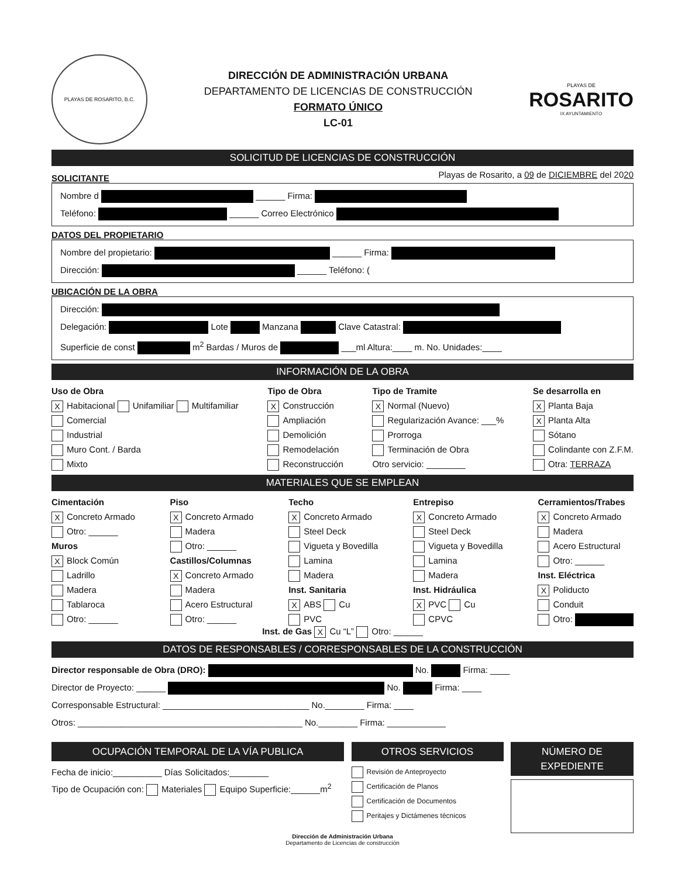PLAYAS DE ROSARITO, B.C.
DIRECCIÓN DE ADMINISTRACIÓN URBANA
DEPARTAMENTO DE LICENCIAS DE CONSTRUCCIÓN
FORMATO ÚNICO
LC-01
PLAYAS DE
ROSARITO
IX AYUNTAMIENTO
SOLICITUD DE LICENCIAS DE CONSTRUCCIÓN
SOLICITANTE Playas de Rosarito, a 09 de DICIEMBRE del 2020
Nombre d ______ Firma:
Teléfono: ______ Correo Electrónico
DATOS DEL PROPIETARIO
Nombre del propietario: ______ Firma:
Dirección: ______ Teléfono: (
UBICACIÓN DE LA OBRA
Dirección:
Delegación: Lote Manzana Clave Catastral:
Superficie de const m<sup>2</sup> Bardas / Muros de ___ml Altura:____ m. No. Unidades:____
INFORMACIÓN DE LA OBRA
Uso de Obra
X Habitacional Unifamiliar Multifamiliar
Comercial
Industrial
Muro Cont. / Barda
Mixto
Tipo de Obra
X Construcción
Ampliación
Demolición
Remodelación
Reconstrucción
Tipo de Tramite
X Normal (Nuevo)
Regularización Avance: ___%
Prorroga
Terminación de Obra
Otro servicio: ________
Se desarrolla en
X Planta Baja
X Planta Alta
Sótano
Colindante con Z.F.M.
Otra: TERRAZA
MATERIALES QUE SE EMPLEAN
Cimentación
X Concreto Armado
Otro: ______
Muros
X Block Común
Ladrillo
Madera
Tablaroca
Otro: ______
Piso
X Concreto Armado
Madera
Otro: ______
Castillos/Columnas
X Concreto Armado
Madera
Acero Estructural
Otro: ______
Techo
X Concreto Armado
Steel Deck
Vigueta y Bovedilla
Lamina
Madera
Inst. Sanitaria
X ABS Cu
PVC
Entrepiso
X Concreto Armado
Steel Deck
Vigueta y Bovedilla
Lamina
Madera
Inst. Hidráulica
X PVC Cu
CPVC
Cerramientos/Trabes
X Concreto Armado
Madera
Acero Estructural
Otro: ______
Inst. Eléctrica
X Poliducto
Conduit
Otro:
Inst. de Gas X Cu “L” Otro: ______
DATOS DE RESPONSABLES / CORRESPONSABLES DE LA CONSTRUCCIÓN
Director responsable de Obra (DRO): No. Firma: ____
Director de Proyecto: ______ No. Firma: ____
Corresponsable Estructural: ______________________________ No.________ Firma: ____
Otros: ______________________________________________ No.________ Firma: ____________
OCUPACIÓN TEMPORAL DE LA VÍA PUBLICA
Fecha de inicio:__________ Días Solicitados:________
Tipo de Ocupación con: Materiales Equipo Superficie:______m<sup>2</sup>
OTROS SERVICIOS
Revisión de Anteproyecto
Certificación de Planos
Certificación de Documentos
Peritajes y Dictámenes técnicos
NÚMERO DE EXPEDIENTE
Dirección de Administración Urbana
Departamento de Licencias de construcción